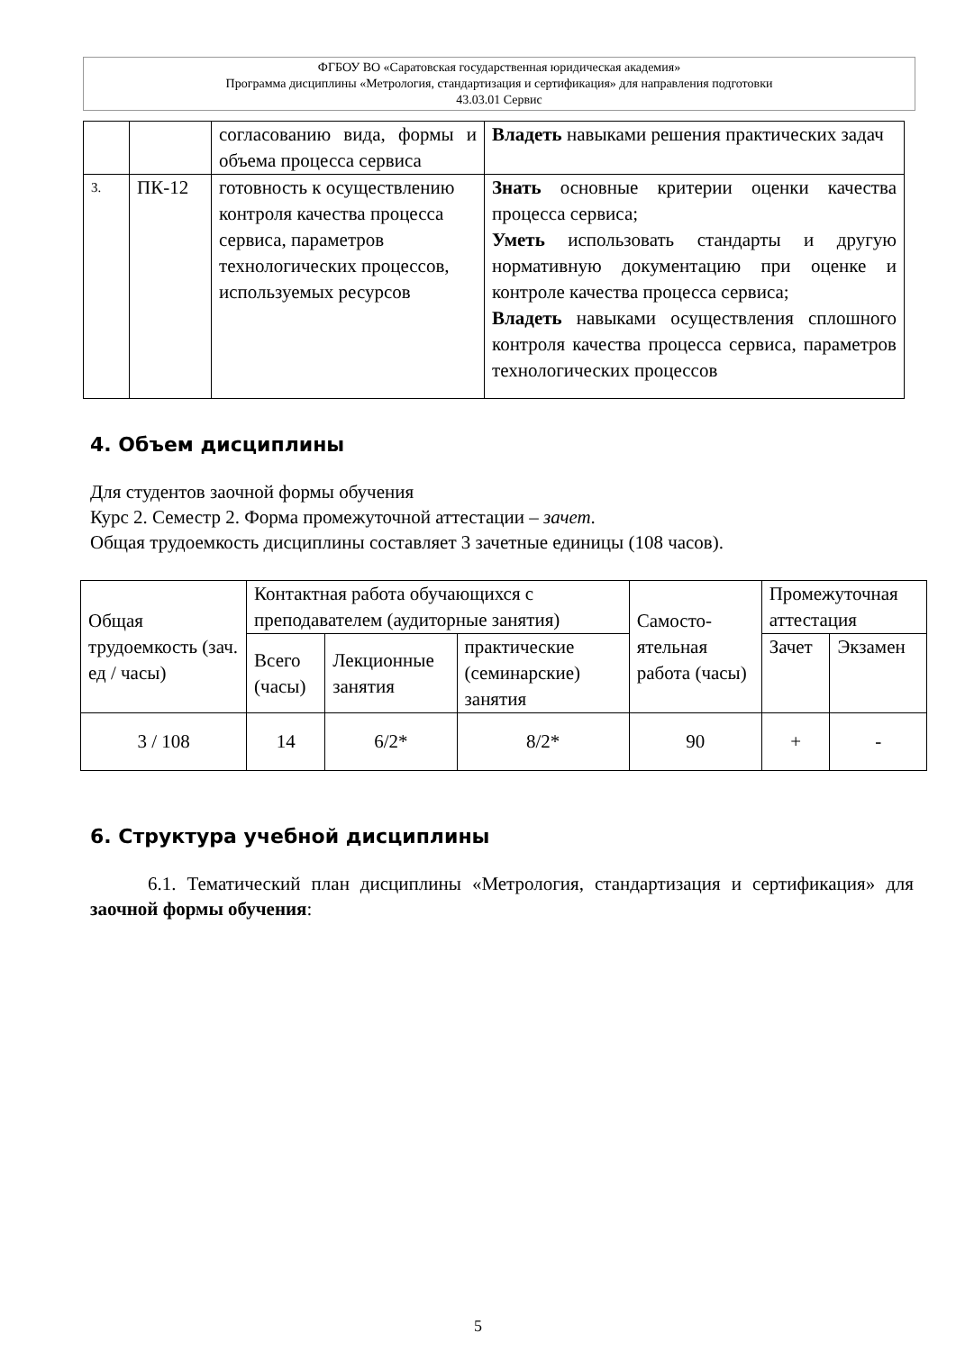ФГБОУ ВО «Саратовская государственная юридическая академия»
Программа дисциплины «Метрология, стандартизация и сертификация» для направления подготовки
43.03.01 Сервис
| | | согласованию вида, формы и объема процесса сервиса | Владеть навыками решения практических задач |
| 3. | ПК-12 | готовность к осуществлению контроля качества процесса сервиса, параметров технологических процессов, используемых ресурсов | Знать основные критерии оценки качества процесса сервиса; Уметь использовать стандарты и другую нормативную документацию при оценке и контроле качества процесса сервиса; Владеть навыками осуществления сплошного контроля качества процесса сервиса, параметров технологических процессов |
4. Объем дисциплины
Для студентов заочной формы обучения
Курс 2. Семестр 2. Форма промежуточной аттестации – зачет.
Общая трудоемкость дисциплины составляет 3 зачетные единицы (108 часов).
| Общая трудоемкость (зач. ед / часы) | Контактная работа обучающихся с преподавателем (аудиторные занятия) | | | Самосто-ятельная работа (часы) | Промежуточная аттестация | |
| --- | --- | --- | --- | --- | --- | --- |
| | Всего (часы) | Лекционные занятия | практические (семинарские) занятия | | Зачет | Экзамен |
| 3 / 108 | 14 | 6/2* | 8/2* | 90 | + | - |
6. Структура учебной дисциплины
6.1. Тематический план дисциплины «Метрология, стандартизация и сертификация» для заочной формы обучения:
5